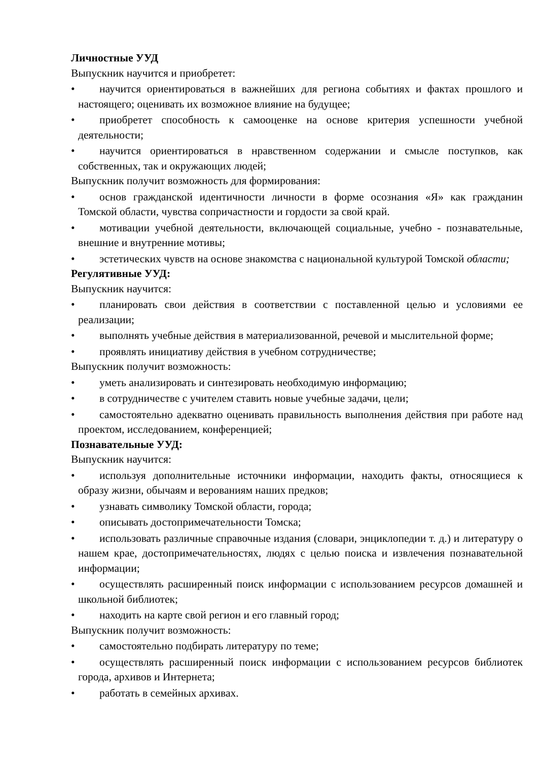Личностные УУД
Выпускник научится и приобретет:
• научится ориентироваться в важнейших для региона событиях и фактах прошлого и настоящего; оценивать их возможное влияние на будущее;
• приобретет способность к самооценке на основе критерия успешности учебной деятельности;
• научится ориентироваться в нравственном содержании и смысле поступков, как собственных, так и окружающих людей;
Выпускник получит возможность для формирования:
• основ гражданской идентичности личности в форме осознания «Я» как гражданин Томской области, чувства сопричастности и гордости за свой край.
• мотивации учебной деятельности, включающей социальные, учебно - познавательные, внешние и внутренние мотивы;
• эстетических чувств на основе знакомства с национальной культурой Томской области;
Регулятивные УУД:
Выпускник научится:
• планировать свои действия в соответствии с поставленной целью и условиями ее реализации;
• выполнять учебные действия в материализованной, речевой и мыслительной форме;
• проявлять инициативу действия в учебном сотрудничестве;
Выпускник получит возможность:
• уметь анализировать и синтезировать необходимую информацию;
• в сотрудничестве с учителем ставить новые учебные задачи, цели;
• самостоятельно адекватно оценивать правильность выполнения действия при работе над проектом, исследованием, конференцией;
Познавательные УУД:
Выпускник научится:
• используя дополнительные источники информации, находить факты, относящиеся к образу жизни, обычаям и верованиям наших предков;
• узнавать символику Томской области, города;
• описывать достопримечательности Томска;
• использовать различные справочные издания (словари, энциклопедии т. д.) и литературу о нашем крае, достопримечательностях, людях с целью поиска и извлечения познавательной информации;
• осуществлять расширенный поиск информации с использованием ресурсов домашней и школьной библиотек;
• находить на карте свой регион и его главный город;
Выпускник получит возможность:
• самостоятельно подбирать литературу по теме;
• осуществлять расширенный поиск информации с использованием ресурсов библиотек города, архивов и Интернета;
• работать в семейных архивах.